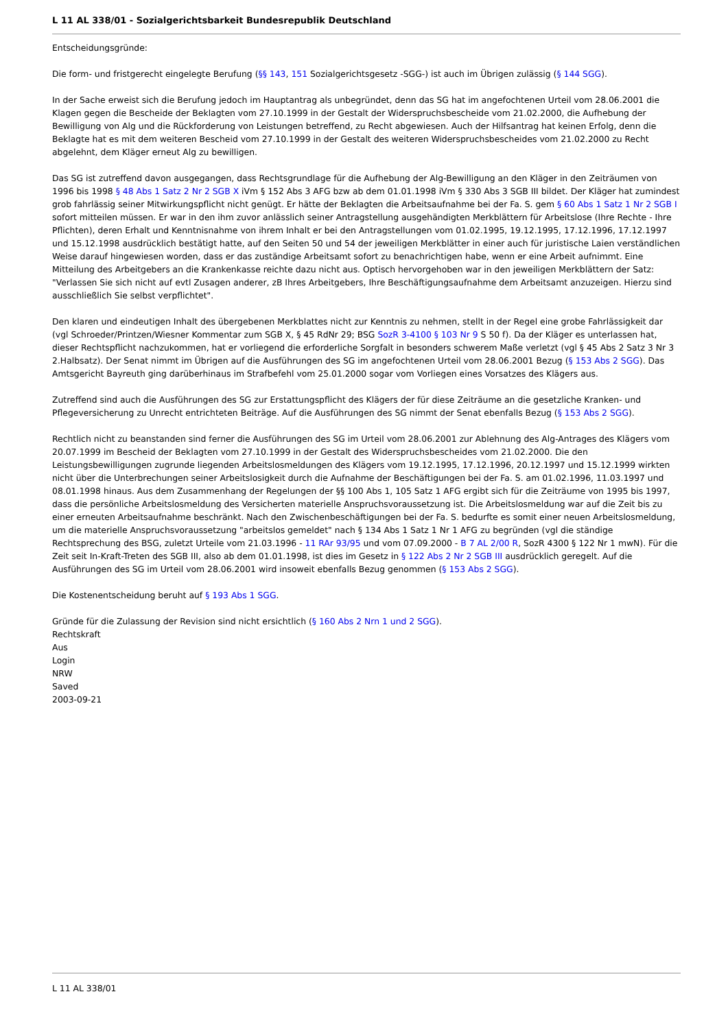L 11 AL 338/01 - Sozialgerichtsbarkeit Bundesrepublik Deutschland
Entscheidungsgründe:
Die form- und fristgerecht eingelegte Berufung (§§ 143, 151 Sozialgerichtsgesetz -SGG-) ist auch im Übrigen zulässig (§ 144 SGG).
In der Sache erweist sich die Berufung jedoch im Hauptantrag als unbegründet, denn das SG hat im angefochtenen Urteil vom 28.06.2001 die Klagen gegen die Bescheide der Beklagten vom 27.10.1999 in der Gestalt der Widerspruchsbescheide vom 21.02.2000, die Aufhebung der Bewilligung von Alg und die Rückforderung von Leistungen betreffend, zu Recht abgewiesen. Auch der Hilfsantrag hat keinen Erfolg, denn die Beklagte hat es mit dem weiteren Bescheid vom 27.10.1999 in der Gestalt des weiteren Widerspruchsbescheides vom 21.02.2000 zu Recht abgelehnt, dem Kläger erneut Alg zu bewilligen.
Das SG ist zutreffend davon ausgegangen, dass Rechtsgrundlage für die Aufhebung der Alg-Bewilligung an den Kläger in den Zeiträumen von 1996 bis 1998 § 48 Abs 1 Satz 2 Nr 2 SGB X iVm § 152 Abs 3 AFG bzw ab dem 01.01.1998 iVm § 330 Abs 3 SGB III bildet. Der Kläger hat zumindest grob fahrlässig seiner Mitwirkungspflicht nicht genügt. Er hätte der Beklagten die Arbeitsaufnahme bei der Fa. S. gem § 60 Abs 1 Satz 1 Nr 2 SGB I sofort mitteilen müssen. Er war in den ihm zuvor anlässlich seiner Antragstellung ausgehändigten Merkblättern für Arbeitslose (Ihre Rechte - Ihre Pflichten), deren Erhalt und Kenntnisnahme von ihrem Inhalt er bei den Antragstellungen vom 01.02.1995, 19.12.1995, 17.12.1996, 17.12.1997 und 15.12.1998 ausdrücklich bestätigt hatte, auf den Seiten 50 und 54 der jeweiligen Merkblätter in einer auch für juristische Laien verständlichen Weise darauf hingewiesen worden, dass er das zuständige Arbeitsamt sofort zu benachrichtigen habe, wenn er eine Arbeit aufnimmt. Eine Mitteilung des Arbeitgebers an die Krankenkasse reichte dazu nicht aus. Optisch hervorgehoben war in den jeweiligen Merkblättern der Satz: "Verlassen Sie sich nicht auf evtl Zusagen anderer, zB Ihres Arbeitgebers, Ihre Beschäftigungsaufnahme dem Arbeitsamt anzuzeigen. Hierzu sind ausschließlich Sie selbst verpflichtet".
Den klaren und eindeutigen Inhalt des übergebenen Merkblattes nicht zur Kenntnis zu nehmen, stellt in der Regel eine grobe Fahrlässigkeit dar (vgl Schroeder/Printzen/Wiesner Kommentar zum SGB X, § 45 RdNr 29; BSG SozR 3-4100 § 103 Nr 9 S 50 f). Da der Kläger es unterlassen hat, dieser Rechtspflicht nachzukommen, hat er vorliegend die erforderliche Sorgfalt in besonders schwerem Maße verletzt (vgl § 45 Abs 2 Satz 3 Nr 3 2.Halbsatz). Der Senat nimmt im Übrigen auf die Ausführungen des SG im angefochtenen Urteil vom 28.06.2001 Bezug (§ 153 Abs 2 SGG). Das Amtsgericht Bayreuth ging darüberhinaus im Strafbefehl vom 25.01.2000 sogar vom Vorliegen eines Vorsatzes des Klägers aus.
Zutreffend sind auch die Ausführungen des SG zur Erstattungspflicht des Klägers der für diese Zeiträume an die gesetzliche Kranken- und Pflegeversicherung zu Unrecht entrichteten Beiträge. Auf die Ausführungen des SG nimmt der Senat ebenfalls Bezug (§ 153 Abs 2 SGG).
Rechtlich nicht zu beanstanden sind ferner die Ausführungen des SG im Urteil vom 28.06.2001 zur Ablehnung des Alg-Antrages des Klägers vom 20.07.1999 im Bescheid der Beklagten vom 27.10.1999 in der Gestalt des Widerspruchsbescheides vom 21.02.2000. Die den Leistungsbewilligungen zugrunde liegenden Arbeitslosmeldungen des Klägers vom 19.12.1995, 17.12.1996, 20.12.1997 und 15.12.1999 wirkten nicht über die Unterbrechungen seiner Arbeitslosigkeit durch die Aufnahme der Beschäftigungen bei der Fa. S. am 01.02.1996, 11.03.1997 und 08.01.1998 hinaus. Aus dem Zusammenhang der Regelungen der §§ 100 Abs 1, 105 Satz 1 AFG ergibt sich für die Zeiträume von 1995 bis 1997, dass die persönliche Arbeitslosmeldung des Versicherten materielle Anspruchsvoraussetzung ist. Die Arbeitslosmeldung war auf die Zeit bis zu einer erneuten Arbeitsaufnahme beschränkt. Nach den Zwischenbeschäftigungen bei der Fa. S. bedurfte es somit einer neuen Arbeitslosmeldung, um die materielle Anspruchsvoraussetzung "arbeitslos gemeldet" nach § 134 Abs 1 Satz 1 Nr 1 AFG zu begründen (vgl die ständige Rechtsprechung des BSG, zuletzt Urteile vom 21.03.1996 - 11 RAr 93/95 und vom 07.09.2000 - B 7 AL 2/00 R, SozR 4300 § 122 Nr 1 mwN). Für die Zeit seit In-Kraft-Treten des SGB III, also ab dem 01.01.1998, ist dies im Gesetz in § 122 Abs 2 Nr 2 SGB III ausdrücklich geregelt. Auf die Ausführungen des SG im Urteil vom 28.06.2001 wird insoweit ebenfalls Bezug genommen (§ 153 Abs 2 SGG).
Die Kostenentscheidung beruht auf § 193 Abs 1 SGG.
Gründe für die Zulassung der Revision sind nicht ersichtlich (§ 160 Abs 2 Nrn 1 und 2 SGG).
Rechtskraft
Aus
Login
NRW
Saved
2003-09-21
L 11 AL 338/01